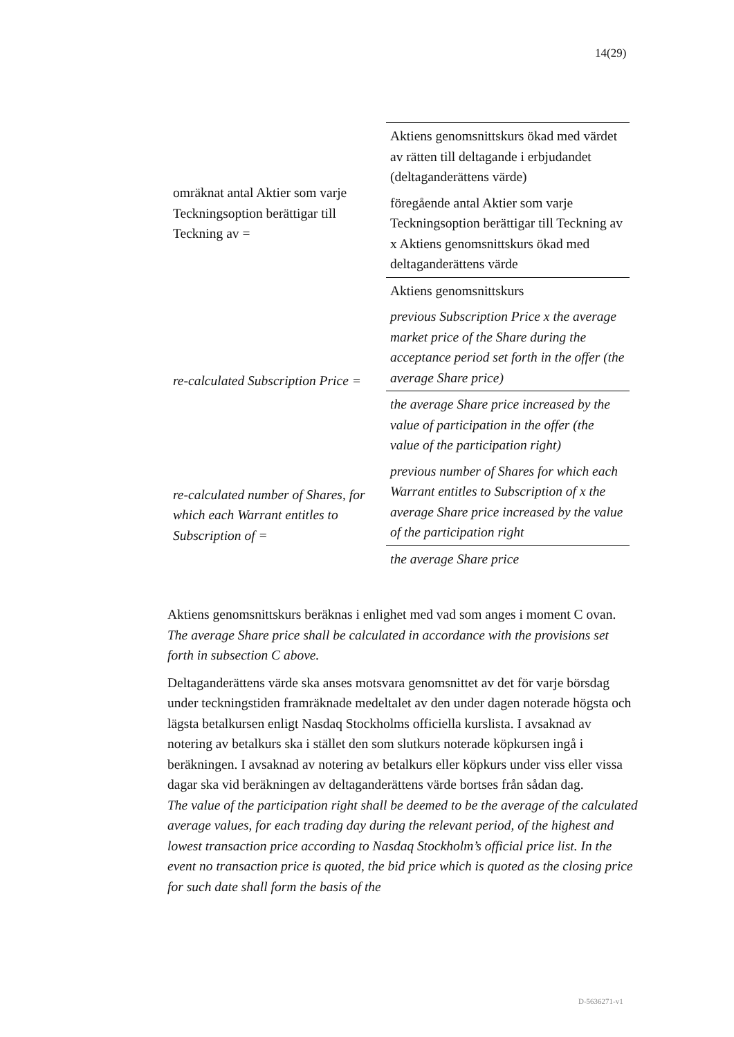14(29)
| omräknat antal Aktier som varje Teckningsoption berättigar till Teckning av = | Aktiens genomsnittskurs ökad med värdet av rätten till deltagande i erbjudandet (deltaganderättens värde) |
| | föregående antal Aktier som varje Teckningsoption berättigar till Teckning av x Aktiens genomsnittskurs ökad med deltaganderättens värde |
| | Aktiens genomsnittskurs |
| re-calculated Subscription Price = | previous Subscription Price x the average market price of the Share during the acceptance period set forth in the offer (the average Share price) |
| | the average Share price increased by the value of participation in the offer (the value of the participation right) |
| re-calculated number of Shares, for which each Warrant entitles to Subscription of = | previous number of Shares for which each Warrant entitles to Subscription of x the average Share price increased by the value of the participation right |
| | the average Share price |
Aktiens genomsnittskurs beräknas i enlighet med vad som anges i moment C ovan.
The average Share price shall be calculated in accordance with the provisions set forth in subsection C above.
Deltaganderättens värde ska anses motsvara genomsnittet av det för varje börsdag under teckningstiden framräknade medeltalet av den under dagen noterade högsta och lägsta betalkursen enligt Nasdaq Stockholms officiella kurslista. I avsaknad av notering av betalkurs ska i stället den som slutkurs noterade köpkursen ingå i beräkningen. I avsaknad av notering av betalkurs eller köpkurs under viss eller vissa dagar ska vid beräkningen av deltaganderättens värde bortses från sådan dag.
The value of the participation right shall be deemed to be the average of the calculated average values, for each trading day during the relevant period, of the highest and lowest transaction price according to Nasdaq Stockholm’s official price list. In the event no transaction price is quoted, the bid price which is quoted as the closing price for such date shall form the basis of the
D-5636271-v1